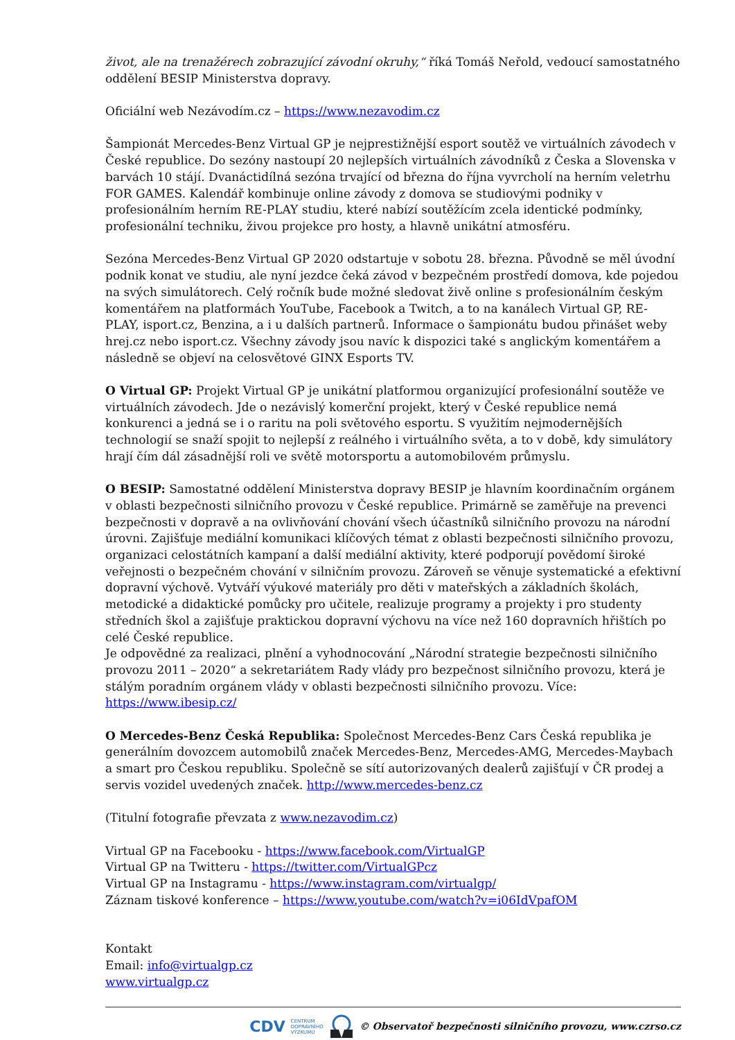život, ale na trenažérech zobrazující závodní okruhy,“ říká Tomáš Neřold, vedoucí samostatného oddělení BESIP Ministerstva dopravy.
Oficiální web Nezávodím.cz – https://www.nezavodim.cz
Šampionát Mercedes-Benz Virtual GP je nejprestižnější esport soutěž ve virtuálních závodech v České republice. Do sezóny nastoupí 20 nejlepších virtuálních závodníků z Česka a Slovenska v barvách 10 stájí. Dvanáctidílná sezóna trvající od března do října vyvrcholí na herním veletrhu FOR GAMES. Kalendář kombinuje online závody z domova se studiovými podniky v profesionálním herním RE-PLAY studiu, které nabízí soutěžícím zcela identické podmínky, profesionální techniku, živou projekce pro hosty, a hlavně unikátní atmosféru.
Sezóna Mercedes-Benz Virtual GP 2020 odstartuje v sobotu 28. března. Původně se měl úvodní podnik konat ve studiu, ale nyní jezdce čeká závod v bezpečném prostředí domova, kde pojedou na svých simulátorech. Celý ročník bude možné sledovat živě online s profesionálním českým komentářem na platformách YouTube, Facebook a Twitch, a to na kanálech Virtual GP, RE-PLAY, isport.cz, Benzina, a i u dalších partnerů. Informace o šampionátu budou přinášet weby hrej.cz nebo isport.cz. Všechny závody jsou navíc k dispozici také s anglickým komentářem a následně se objeví na celosvětové GINX Esports TV.
O Virtual GP: Projekt Virtual GP je unikátní platformou organizující profesionální soutěže ve virtuálních závodech. Jde o nezávislý komerční projekt, který v České republice nemá konkurenci a jedná se i o raritu na poli světového esportu. S využitím nejmodernějších technologií se snaží spojit to nejlepší z reálného i virtuálního světa, a to v době, kdy simulátory hrají čím dál zásadnější roli ve světě motorsportu a automobilovém průmyslu.
O BESIP: Samostatné oddělení Ministerstva dopravy BESIP je hlavním koordinačním orgánem v oblasti bezpečnosti silničního provozu v České republice. Primárně se zaměřuje na prevenci bezpečnosti v dopravě a na ovlivňování chování všech účastníků silničního provozu na národní úrovni. Zajišťuje mediální komunikaci klíčových témat z oblasti bezpečnosti silničního provozu, organizaci celostátních kampaní a další mediální aktivity, které podporují povědomí široké veřejnosti o bezpečném chování v silničním provozu. Zároveň se věnuje systematické a efektivní dopravní výchově. Vytváří výukové materiály pro děti v mateřských a základních školách, metodické a didaktické pomůcky pro učitele, realizuje programy a projekty i pro studenty středních škol a zajišťuje praktickou dopravní výchovu na více než 160 dopravních hřištích po celé České republice.
Je odpovědné za realizaci, plnění a vyhodnocování „Národní strategie bezpečnosti silničního provozu 2011 – 2020“ a sekretariátem Rady vlády pro bezpečnost silničního provozu, která je stálým poradním orgánem vlády v oblasti bezpečnosti silničního provozu. Více: https://www.ibesip.cz/
O Mercedes-Benz Česká Republika: Společnost Mercedes-Benz Cars Česká republika je generálním dovozcem automobilů značek Mercedes-Benz, Mercedes-AMG, Mercedes-Maybach a smart pro Českou republiku. Společně se sítí autorizovaných dealerů zajišťují v ČR prodej a servis vozidel uvedených značek. http://www.mercedes-benz.cz
(Titulní fotografie převzata z www.nezavodim.cz)
Virtual GP na Facebooku - https://www.facebook.com/VirtualGP
Virtual GP na Twitteru - https://twitter.com/VirtualGPcz
Virtual GP na Instagramu - https://www.instagram.com/virtualgp/
Záznam tiskové konference – https://www.youtube.com/watch?v=i06IdVpafOM
Kontakt
Email: info@virtualgp.cz
www.virtualgp.cz
CDV CENTRUM
DOPRAVNÍHO
VÝZKUMU © Observatoř bezpečnosti silničního provozu, www.czrso.cz